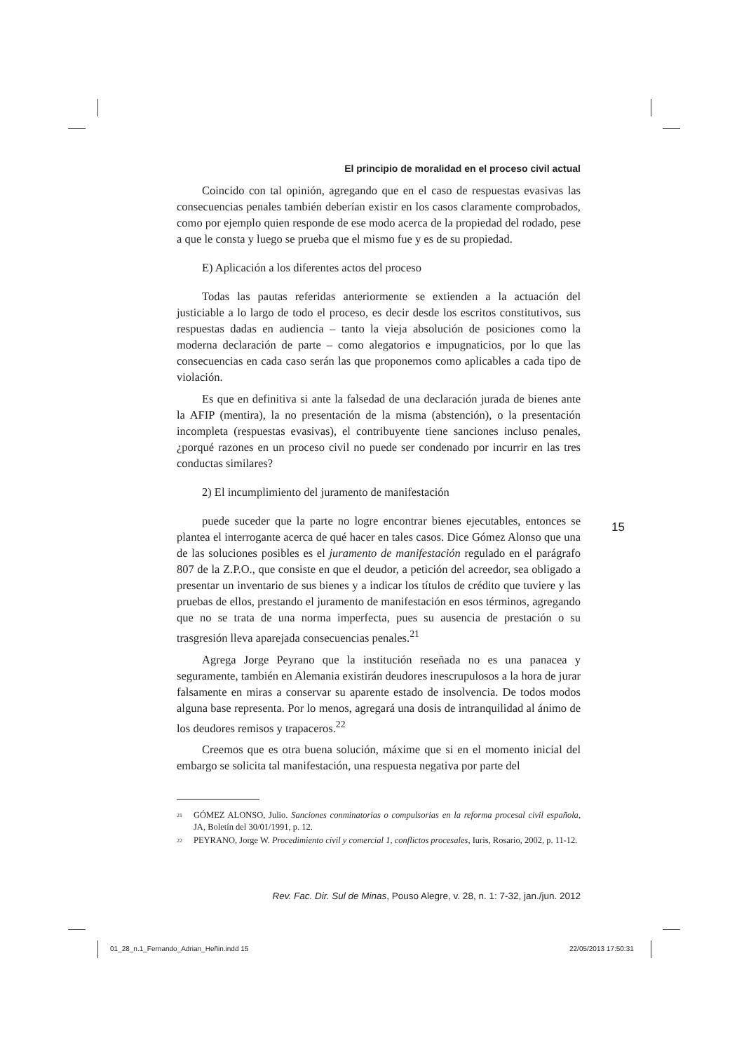El principio de moralidad en el proceso civil actual
Coincido con tal opinión, agregando que en el caso de respuestas evasivas las consecuencias penales también deberían existir en los casos claramente comprobados, como por ejemplo quien responde de ese modo acerca de la propiedad del rodado, pese a que le consta y luego se prueba que el mismo fue y es de su propiedad.
E) Aplicación a los diferentes actos del proceso
Todas las pautas referidas anteriormente se extienden a la actuación del justiciable a lo largo de todo el proceso, es decir desde los escritos constitutivos, sus respuestas dadas en audiencia – tanto la vieja absolución de posiciones como la moderna declaración de parte – como alegatorios e impugnaticios, por lo que las consecuencias en cada caso serán las que proponemos como aplicables a cada tipo de violación.
Es que en definitiva si ante la falsedad de una declaración jurada de bienes ante la AFIP (mentira), la no presentación de la misma (abstención), o la presentación incompleta (respuestas evasivas), el contribuyente tiene sanciones incluso penales, ¿porqué razones en un proceso civil no puede ser condenado por incurrir en las tres conductas similares?
2) El incumplimiento del juramento de manifestación
puede suceder que la parte no logre encontrar bienes ejecutables, entonces se plantea el interrogante acerca de qué hacer en tales casos. Dice Gómez Alonso que una de las soluciones posibles es el juramento de manifestación regulado en el parágrafo 807 de la Z.P.O., que consiste en que el deudor, a petición del acreedor, sea obligado a presentar un inventario de sus bienes y a indicar los títulos de crédito que tuviere y las pruebas de ellos, prestando el juramento de manifestación en esos términos, agregando que no se trata de una norma imperfecta, pues su ausencia de prestación o su trasgresión lleva aparejada consecuencias penales.<sup>21</sup>
Agrega Jorge Peyrano que la institución reseñada no es una panacea y seguramente, también en Alemania existirán deudores inescrupulosos a la hora de jurar falsamente en miras a conservar su aparente estado de insolvencia. De todos modos alguna base representa. Por lo menos, agregará una dosis de intranquilidad al ánimo de los deudores remisos y trapaceros.<sup>22</sup>
Creemos que es otra buena solución, máxime que si en el momento inicial del embargo se solicita tal manifestación, una respuesta negativa por parte del
21 GÓMEZ ALONSO, Julio. Sanciones conminatorias o compulsorias en la reforma procesal civil española, JA, Boletín del 30/01/1991, p. 12.
22 PEYRANO, Jorge W. Procedimiento civil y comercial 1, conflictos procesales, Iuris, Rosario, 2002, p. 11-12.
15
Rev. Fac. Dir. Sul de Minas, Pouso Alegre, v. 28, n. 1: 7-32, jan./jun. 2012
01_28_n.1_Fernando_Adrian_Heñin.indd 15
22/05/2013 17:50:31